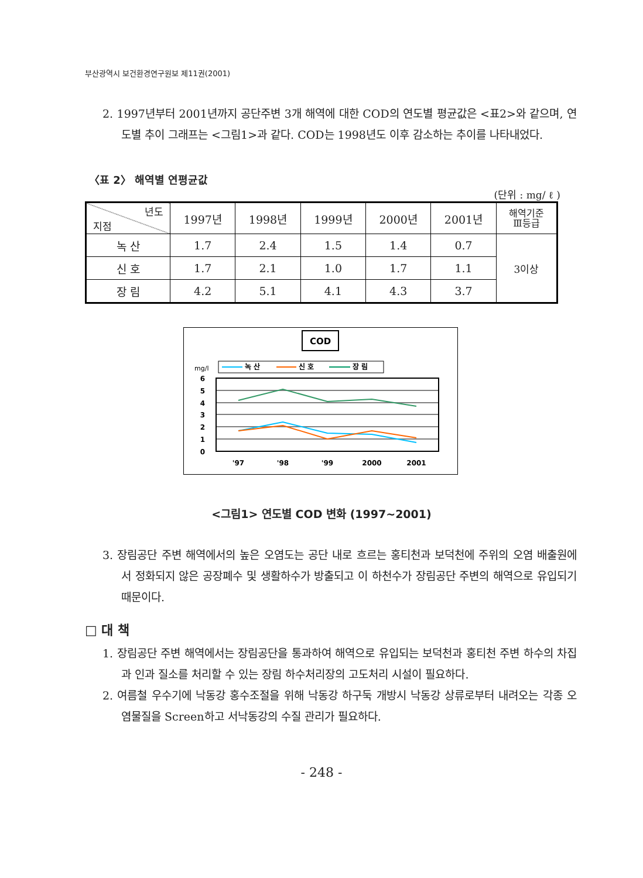부산광역시 보건환경연구원보 제11권(2001)
2. 1997년부터 2001년까지 공단주변 3개 해역에 대한 COD의 연도별 평균값은 <표2>와 같으며, 연도별 추이 그래프는 <그림1>과 같다. COD는 1998년도 이후 감소하는 추이를 나타내었다.
〈표 2〉 해역별 연평균값
(단위 : mg/ ℓ )
| 년도 지점 | 1997년 | 1998년 | 1999년 | 2000년 | 2001년 | 해역기준 Ⅲ등급 |
| 녹 산 | 1.7 | 2.4 | 1.5 | 1.4 | 0.7 | 3이상 |
| 신 호 | 1.7 | 2.1 | 1.0 | 1.7 | 1.1 | |
| 장 림 | 4.2 | 5.1 | 4.1 | 4.3 | 3.7 | |
COD
mg/l
녹 산
신 호
장 림
6
5
4
3
2
1
0
'97
'98
'99
2000
2001
<그림1> 연도별 COD 변화 (1997~2001)
3. 장림공단 주변 해역에서의 높은 오염도는 공단 내로 흐르는 홍티천과 보덕천에 주위의 오염 배출원에서 정화되지 않은 공장폐수 및 생활하수가 방출되고 이 하천수가 장림공단 주변의 해역으로 유입되기 때문이다.
□ 대 책
1. 장림공단 주변 해역에서는 장림공단을 통과하여 해역으로 유입되는 보덕천과 홍티천 주변 하수의 차집과 인과 질소를 처리할 수 있는 장림 하수처리장의 고도처리 시설이 필요하다.
2. 여름철 우수기에 낙동강 홍수조절을 위해 낙동강 하구둑 개방시 낙동강 상류로부터 내려오는 각종 오염물질을 Screen하고 서낙동강의 수질 관리가 필요하다.
- 248 -